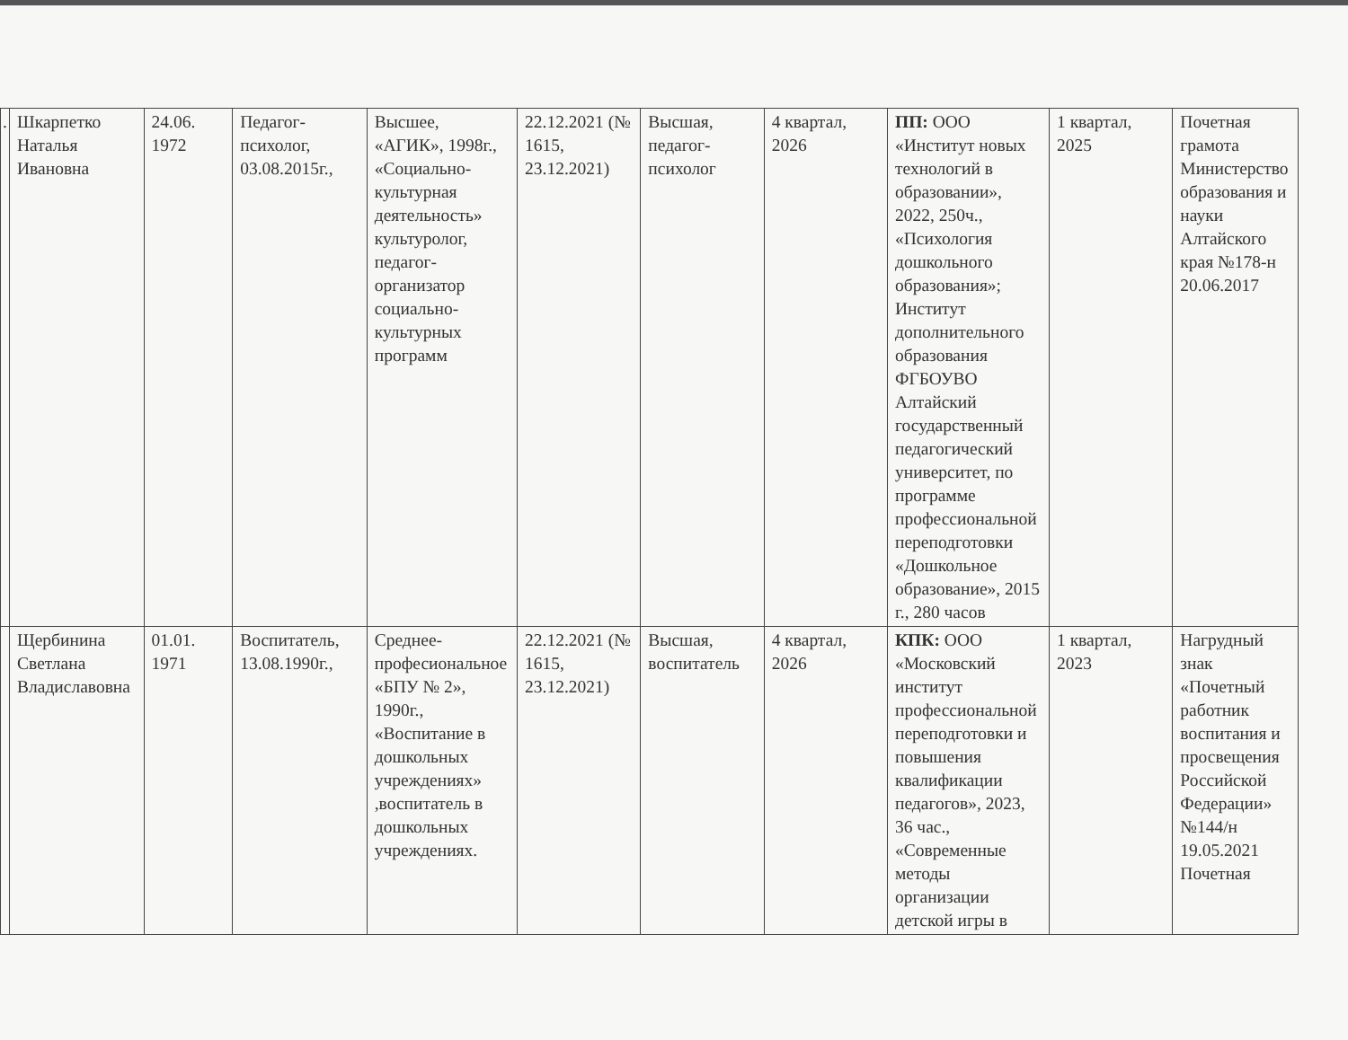| . | Шкарпетко Наталья Ивановна | 24.06. 1972 | Педагог-психолог, 03.08.2015г., | Высшее, «АГИК», 1998г., «Социально-культурная деятельность» культуролог, педагог-организатор социально-культурных программ | 22.12.2021 (№ 1615, 23.12.2021) | Высшая, педагог-психолог | 4 квартал, 2026 | ПП: ООО «Институт новых технологий в образовании», 2022, 250ч., «Психология дошкольного образования»; Институт дополнительного образования ФГБОУВО Алтайский государственный педагогический университет, по программе профессиональной переподготовки «Дошкольное образование», 2015 г., 280 часов | 1 квартал, 2025 | Почетная грамота Министерство образования и науки Алтайского края №178-н 20.06.2017 |
| | Щербинина Светлана Владиславовна | 01.01. 1971 | Воспитатель, 13.08.1990г., | Среднее-професиональное «БПУ № 2», 1990г., «Воспитание в дошкольных учреждениях» ,воспитатель в дошкольных учреждениях. | 22.12.2021 (№ 1615, 23.12.2021) | Высшая, воспитатель | 4 квартал, 2026 | КПК: ООО «Московский институт профессиональной переподготовки и повышения квалификации педагогов», 2023, 36 час., «Современные методы организации детской игры в | 1 квартал, 2023 | Нагрудный знак «Почетный работник воспитания и просвещения Российской Федерации» №144/н 19.05.2021 Почетная |